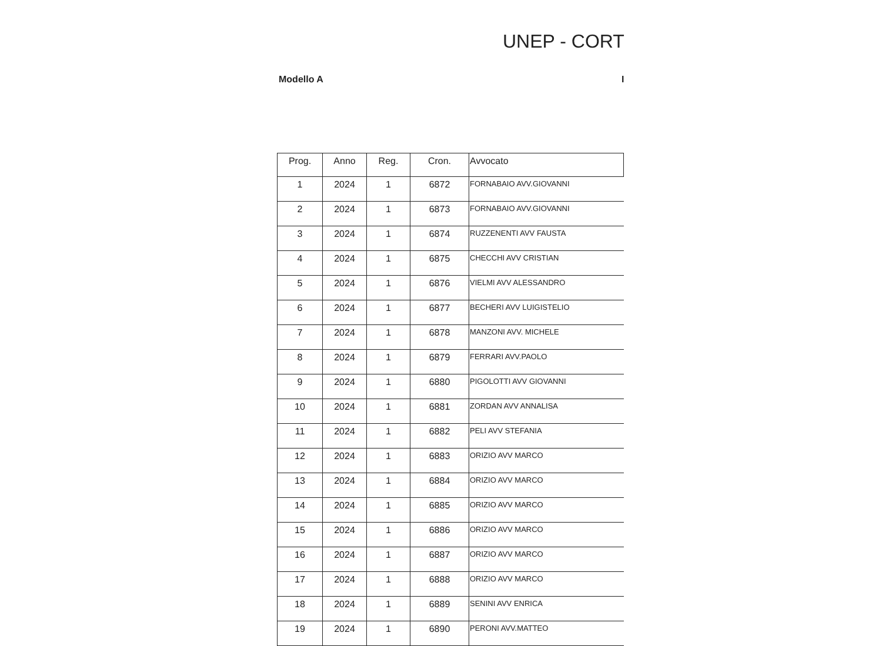UNEP - CORT
Modello A I
| Prog. | Anno | Reg. | Cron. | Avvocato |
| --- | --- | --- | --- | --- |
| 1 | 2024 | 1 | 6872 | FORNABAIO AVV.GIOVANNI |
| 2 | 2024 | 1 | 6873 | FORNABAIO AVV.GIOVANNI |
| 3 | 2024 | 1 | 6874 | RUZZENENTI AVV FAUSTA |
| 4 | 2024 | 1 | 6875 | CHECCHI AVV CRISTIAN |
| 5 | 2024 | 1 | 6876 | VIELMI AVV ALESSANDRO |
| 6 | 2024 | 1 | 6877 | BECHERI AVV LUIGISTELIO |
| 7 | 2024 | 1 | 6878 | MANZONI AVV. MICHELE |
| 8 | 2024 | 1 | 6879 | FERRARI AVV.PAOLO |
| 9 | 2024 | 1 | 6880 | PIGOLOTTI AVV GIOVANNI |
| 10 | 2024 | 1 | 6881 | ZORDAN AVV ANNALISA |
| 11 | 2024 | 1 | 6882 | PELI AVV STEFANIA |
| 12 | 2024 | 1 | 6883 | ORIZIO AVV MARCO |
| 13 | 2024 | 1 | 6884 | ORIZIO AVV MARCO |
| 14 | 2024 | 1 | 6885 | ORIZIO AVV MARCO |
| 15 | 2024 | 1 | 6886 | ORIZIO AVV MARCO |
| 16 | 2024 | 1 | 6887 | ORIZIO AVV MARCO |
| 17 | 2024 | 1 | 6888 | ORIZIO AVV MARCO |
| 18 | 2024 | 1 | 6889 | SENINI AVV ENRICA |
| 19 | 2024 | 1 | 6890 | PERONI AVV.MATTEO |